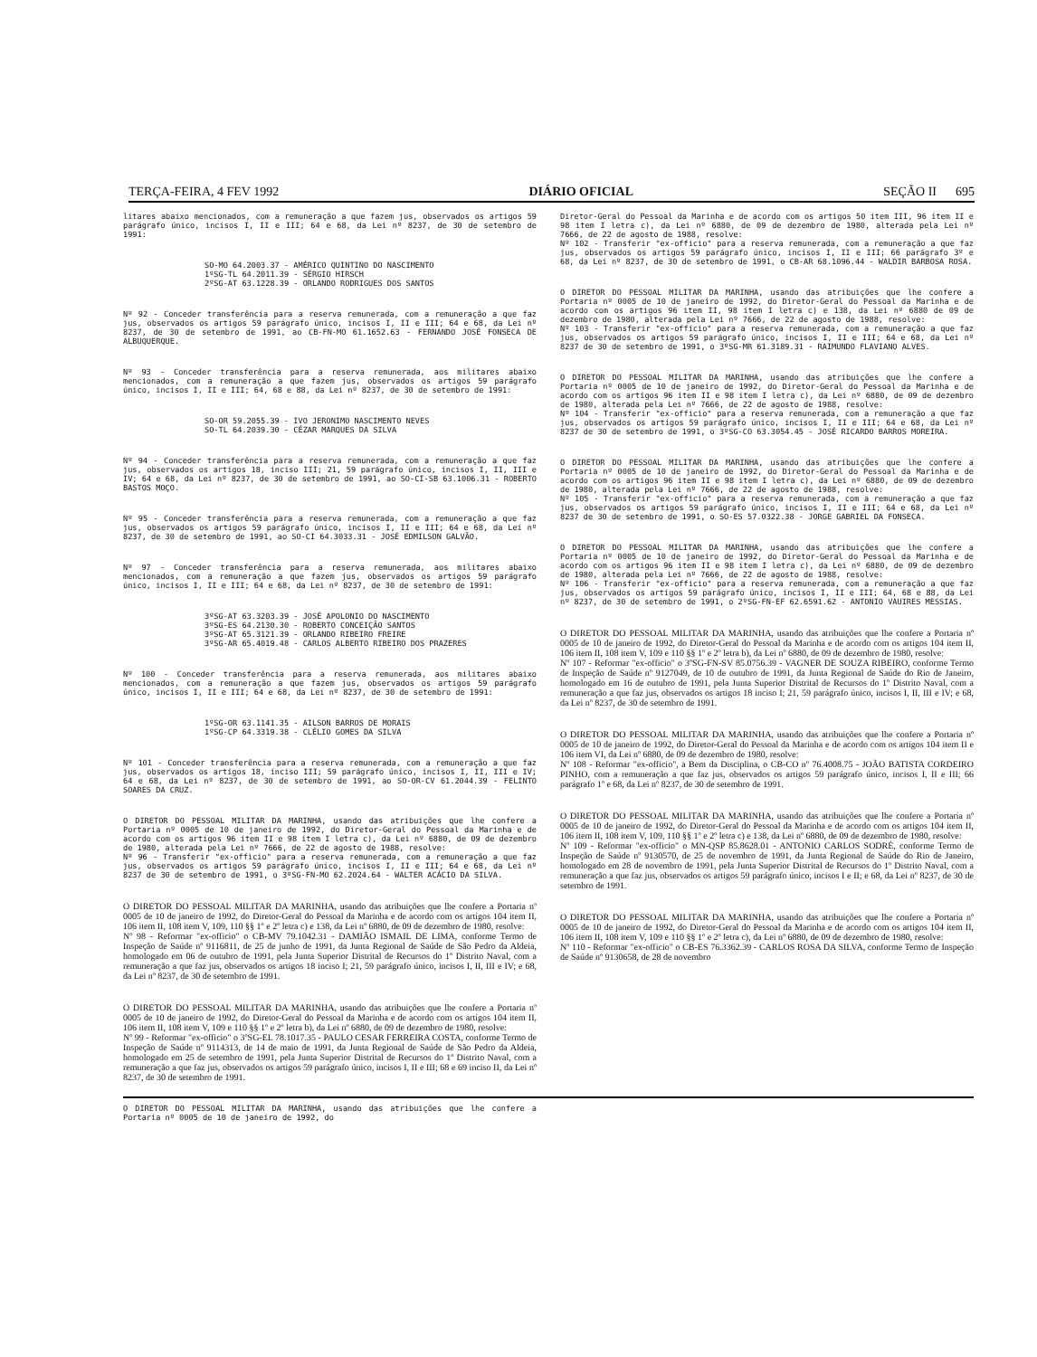TERÇA-FEIRA, 4 FEV 1992 DIÁRIO OFICIAL SEÇÃO II 695
litares abaixo mencionados, com a remuneração a que fazem jus, observados os artigos 59 parágrafo único, incisos I, II e III; 64 e 68, da Lei nº 8237, de 30 de setembro de 1991:
SO-MO 64.2003.37 - AMÉRICO QUINTINO DO NASCIMENTO
1ºSG-TL 64.2011.39 - SÉRGIO HIRSCH
2ºSG-AT 63.1228.39 - ORLANDO RODRIGUES DOS SANTOS
Nº 92 - Conceder transferência para a reserva remunerada, com a remuneração a que faz jus, observados os artigos 59 parágrafo único, incisos I, II e III; 64 e 68, da Lei nº 8237, de 30 de setembro de 1991, ao CB-FN-MO 61.1652.63 - FERNANDO JOSÉ FONSECA DE ALBUQUERQUE.
Nº 93 - Conceder transferência para a reserva remunerada, aos militares abaixo mencionados, com a remuneração a que fazem jus, observados os artigos 59 parágrafo único, incisos I, II e III; 64, 68 e 88, da Lei nº 8237, de 30 de setembro de 1991:
SO-OR 59.2055.39 - IVO JERONIMO NASCIMENTO NEVES
SO-TL 64.2039.30 - CÉZAR MARQUES DA SILVA
Nº 94 - Conceder transferência para a reserva remunerada, com a remuneração a que faz jus, observados os artigos 18, inciso III; 21, 59 parágrafo único, incisos I, II, III e IV; 64 e 68, da Lei nº 8237, de 30 de setembro de 1991, ao SO-CI-SB 63.1006.31 - ROBERTO BASTOS MOÇO.
Nº 95 - Conceder transferência para a reserva remunerada, com a remuneração a que faz jus, observados os artigos 59 parágrafo único, incisos I, II e III; 64 e 68, da Lei nº 8237, de 30 de setembro de 1991, ao SO-CI 64.3033.31 - JOSÉ EDMILSON GALVÃO.
Nº 97 - Conceder transferência para a reserva remunerada, aos militares abaixo mencionados, com a remuneração a que fazem jus, observados os artigos 59 parágrafo único, incisos I, II e III; 64 e 68, da Lei nº 8237, de 30 de setembro de 1991:
3ºSG-AT 63.3203.39 - JOSÉ APOLONIO DO NASCIMENTO
3ºSG-ES 64.2130.30 - ROBERTO CONCEIÇÃO SANTOS
3ºSG-AT 65.3121.39 - ORLANDO RIBEIRO FREIRE
3ºSG-AR 65.4019.48 - CARLOS ALBERTO RIBEIRO DOS PRAZERES
Nº 100 - Conceder transferência para a reserva remunerada, aos militares abaixo mencionados, com a remuneração a que fazem jus, observados os artigos 59 parágrafo único, incisos I, II e III; 64 e 68, da Lei nº 8237, de 30 de setembro de 1991:
1ºSG-OR 63.1141.35 - AILSON BARROS DE MORAIS
1ºSG-CP 64.3319.38 - CLÉLIO GOMES DA SILVA
Nº 101 - Conceder transferência para a reserva remunerada, com a remuneração a que faz jus, observados os artigos 18, inciso III; 59 parágrafo único, incisos I, II, III e IV; 64 e 68, da Lei nº 8237, de 30 de setembro de 1991, ao SO-OR-CV 61.2044.39 - FELINTO SOARES DA CRUZ.
O DIRETOR DO PESSOAL MILITAR DA MARINHA, usando das atribuições que lhe confere a Portaria nº 0005 de 10 de janeiro de 1992, do Diretor-Geral do Pessoal da Marinha e de acordo com os artigos 96 item II e 98 item I letra c), da Lei nº 6880, de 09 de dezembro de 1980, alterada pela Lei nº 7666, de 22 de agosto de 1988, resolve:
Nº 96 - Transferir "ex-officio" para a reserva remunerada, com a remuneração a que faz jus, observados os artigos 59 parágrafo único, incisos I, II e III; 64 e 68, da Lei nº 8237 de 30 de setembro de 1991, o 3ºSG-FN-MO 62.2024.64 - WALTER ACÁCIO DA SILVA.
O DIRETOR DO PESSOAL MILITAR DA MARINHA, usando das atribuições que lhe confere a Portaria nº 0005 de 10 de janeiro de 1992, do Diretor-Geral do Pessoal da Marinha e de acordo com os artigos 104 item II, 106 item II, 108 item V, 109, 110 §§ 1º e 2º letra c) e 138, da Lei nº 6880, de 09 de dezembro de 1980, resolve:
Nº 98 - Reformar "ex-officio" o CB-MV 79.1042.31 - DAMIÃO ISMAIL DE LIMA, conforme Termo de Inspeção de Saúde nº 9116811, de 25 de junho de 1991, da Junta Regional de Saúde de São Pedro da Aldeia, homologado em 06 de outubro de 1991, pela Junta Superior Distrital de Recursos do 1º Distrito Naval, com a remuneração a que faz jus, observados os artigos 18 inciso I; 21, 59 parágrafo único, incisos I, II, III e IV; e 68, da Lei nº 8237, de 30 de setembro de 1991.
O DIRETOR DO PESSOAL MILITAR DA MARINHA, usando das atribuições que lhe confere a Portaria nº 0005 de 10 de janeiro de 1992, do Diretor-Geral do Pessoal da Marinha e de acordo com os artigos 104 item II, 106 item II, 108 item V, 109 e 110 §§ 1º e 2º letra b), da Lei nº 6880, de 09 de dezembro de 1980, resolve:
Nº 99 - Reformar "ex-officio" o 3ºSG-EL 78.1017.35 - PAULO CESAR FERREIRA COSTA, conforme Termo de Inspeção de Saúde nº 9114313, de 14 de maio de 1991, da Junta Regional de Saúde de São Pedro da Aldeia, homologado em 25 de setembro de 1991, pela Junta Superior Distrital de Recursos do 1º Distrito Naval, com a remuneração a que faz jus, observados os artigos 59 parágrafo único, incisos I, II e III; 68 e 69 inciso II, da Lei nº 8237, de 30 de setembro de 1991.
O DIRETOR DO PESSOAL MILITAR DA MARINHA, usando das atribuições que lhe confere a Portaria nº 0005 de 10 de janeiro de 1992, do
Diretor-Geral do Pessoal da Marinha e de acordo com os artigos 50 item III, 96 item II e 98 item I letra c), da Lei nº 6880, de 09 de dezembro de 1980, alterada pela Lei nº 7666, de 22 de agosto de 1988, resolve:
Nº 102 - Transferir "ex-officio" para a reserva remunerada, com a remuneração a que faz jus, observados os artigos 59 parágrafo único, incisos I, II e III; 66 parágrafo 3º e 68, da Lei nº 8237, de 30 de setembro de 1991, o CB-AR 68.1096.44 - WALDIR BARBOSA ROSA.
O DIRETOR DO PESSOAL MILITAR DA MARINHA, usando das atribuições que lhe confere a Portaria nº 0005 de 10 de janeiro de 1992, do Diretor-Geral do Pessoal da Marinha e de acordo com os artigos 96 item II, 98 item I letra c) e 138, da Lei nº 6880 de 09 de dezembro de 1980, alterada pela Lei nº 7666, de 22 de agosto de 1988, resolve:
Nº 103 - Transferir "ex-officio" para a reserva remunerada, com a remuneração a que faz jus, observados os artigos 59 parágrafo único, incisos I, II e III; 64 e 68, da Lei nº 8237 de 30 de setembro de 1991, o 3ºSG-MR 61.3189.31 - RAIMUNDO FLAVIANO ALVES.
O DIRETOR DO PESSOAL MILITAR DA MARINHA, usando das atribuições que lhe confere a Portaria nº 0005 de 10 de janeiro de 1992, do Diretor-Geral do Pessoal da Marinha e de acordo com os artigos 96 item II e 98 item I letra c), da Lei nº 6880, de 09 de dezembro de 1980, alterada pela Lei nº 7666, de 22 de agosto de 1988, resolve:
Nº 104 - Transferir "ex-officio" para a reserva remunerada, com a remuneração a que faz jus, observados os artigos 59 parágrafo único, incisos I, II e III; 64 e 68, da Lei nº 8237 de 30 de setembro de 1991, o 3ºSG-CO 63.3054.45 - JOSÉ RICARDO BARROS MOREIRA.
O DIRETOR DO PESSOAL MILITAR DA MARINHA, usando das atribuições que lhe confere a Portaria nº 0005 de 10 de janeiro de 1992, do Diretor-Geral do Pessoal da Marinha e de acordo com os artigos 96 item II e 98 item I letra c), da Lei nº 6880, de 09 de dezembro de 1980, alterada pela Lei nº 7666, de 22 de agosto de 1988, resolve:
Nº 105 - Transferir "ex-officio" para a reserva remunerada, com a remuneração a que faz jus, observados os artigos 59 parágrafo único, incisos I, II e III; 64 e 68, da Lei nº 8237 de 30 de setembro de 1991, o SO-ES 57.0322.38 - JORGE GABRIEL DA FONSECA.
O DIRETOR DO PESSOAL MILITAR DA MARINHA, usando das atribuições que lhe confere a Portaria nº 0005 de 10 de janeiro de 1992, do Diretor-Geral do Pessoal da Marinha e de acordo com os artigos 96 item II e 98 item I letra c), da Lei nº 6880, de 09 de dezembro de 1980, alterada pela Lei nº 7666, de 22 de agosto de 1988, resolve:
Nº 106 - Transferir "ex-officio" para a reserva remunerada, com a remuneração a que faz jus, observados os artigos 59 parágrafo único, incisos I, II e III; 64, 68 e 88, da Lei nº 8237, de 30 de setembro de 1991, o 2ºSG-FN-EF 62.6591.62 - ANTONIO VAUIRES MESSIAS.
O DIRETOR DO PESSOAL MILITAR DA MARINHA, usando das atribuições que lhe confere a Portaria nº 0005 de 10 de janeiro de 1992, do Diretor-Geral do Pessoal da Marinha e de acordo com os artigos 104 item II, 106 item II, 108 item V, 109 e 110 §§ 1º e 2º letra b), da Lei nº 6880, de 09 de dezembro de 1980, resolve:
Nº 107 - Reformar "ex-officio" o 3ºSG-FN-SV 85.0756.39 - VAGNER DE SOUZA RIBEIRO, conforme Termo de Inspeção de Saúde nº 9127049, de 10 de outubro de 1991, da Junta Regional de Saúde do Rio de Janeiro, homologado em 16 de outubro de 1991, pela Junta Superior Distrital de Recursos do 1º Distrito Naval, com a remuneração a que faz jus, observados os artigos 18 inciso I; 21, 59 parágrafo único, incisos I, II, III e IV; e 68, da Lei nº 8237, de 30 de setembro de 1991.
O DIRETOR DO PESSOAL MILITAR DA MARINHA, usando das atribuições que lhe confere a Portaria nº 0005 de 10 de janeiro de 1992, do Diretor-Geral do Pessoal da Marinha e de acordo com os artigos 104 item II e 106 item VI, da Lei nº 6880, de 09 de dezembro de 1980, resolve:
Nº 108 - Reformar "ex-officio", a Bem da Disciplina, o CB-CO nº 76.4008.75 - JOÃO BATISTA CORDEIRO PINHO, com a remuneração a que faz jus, observados os artigos 59 parágrafo único, incisos I, II e III; 66 parágrafo 1º e 68, da Lei nº 8237, de 30 de setembro de 1991.
O DIRETOR DO PESSOAL MILITAR DA MARINHA, usando das atribuições que lhe confere a Portaria nº 0005 de 10 de janeiro de 1992, do Diretor-Geral do Pessoal da Marinha e de acordo com os artigos 104 item II, 106 item II, 108 item V, 109, 110 §§ 1º e 2º letra c) e 138, da Lei nº 6880, de 09 de dezembro de 1980, resolve:
Nº 109 - Reformar "ex-officio" o MN-QSP 85.8628.01 - ANTONIO CARLOS SODRÉ, conforme Termo de Inspeção de Saúde nº 9130570, de 25 de novembro de 1991, da Junta Regional de Saúde do Rio de Janeiro, homologado em 28 de novembro de 1991, pela Junta Superior Distrital de Recursos do 1º Distrito Naval, com a remuneração a que faz jus, observados os artigos 59 parágrafo único, incisos I e II; e 68, da Lei nº 8237, de 30 de setembro de 1991.
O DIRETOR DO PESSOAL MILITAR DA MARINHA, usando das atribuições que lhe confere a Portaria nº 0005 de 10 de janeiro de 1992, do Diretor-Geral do Pessoal da Marinha e de acordo com os artigos 104 item II, 106 item II, 108 item V, 109 e 110 §§ 1º e 2º letra c), da Lei nº 6880, de 09 de dezembro de 1980, resolve:
Nº 110 - Reformar "ex-officio" o CB-ES 76.3362.39 - CARLOS ROSA DA SILVA, conforme Termo de Inspeção de Saúde nº 9130658, de 28 de novembro